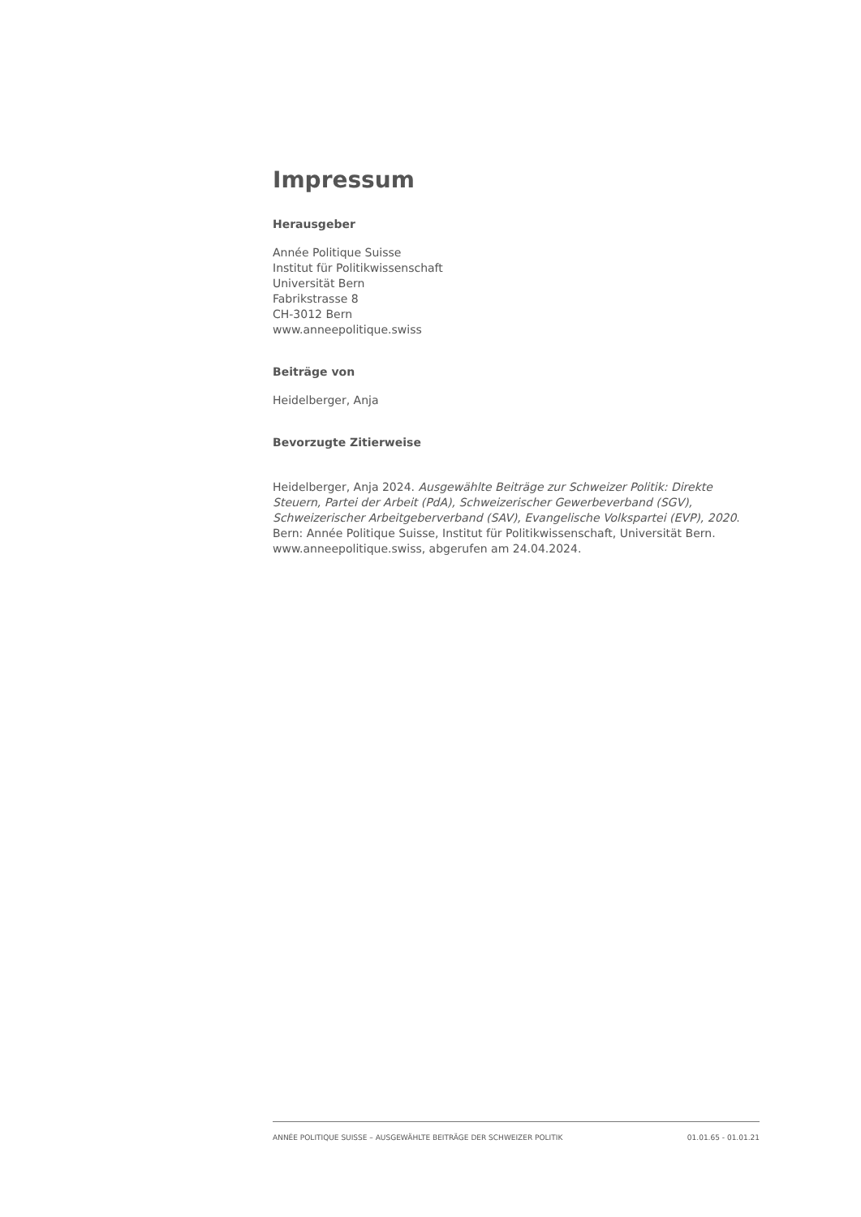Impressum
Herausgeber
Année Politique Suisse
Institut für Politikwissenschaft
Universität Bern
Fabrikstrasse 8
CH-3012 Bern
www.anneepolitique.swiss
Beiträge von
Heidelberger, Anja
Bevorzugte Zitierweise
Heidelberger, Anja 2024. Ausgewählte Beiträge zur Schweizer Politik: Direkte Steuern, Partei der Arbeit (PdA), Schweizerischer Gewerbeverband (SGV), Schweizerischer Arbeitgeberverband (SAV), Evangelische Volkspartei (EVP), 2020. Bern: Année Politique Suisse, Institut für Politikwissenschaft, Universität Bern. www.anneepolitique.swiss, abgerufen am 24.04.2024.
ANNÉE POLITIQUE SUISSE – AUSGEWÄHLTE BEITRÄGE DER SCHWEIZER POLITIK 01.01.65 - 01.01.21